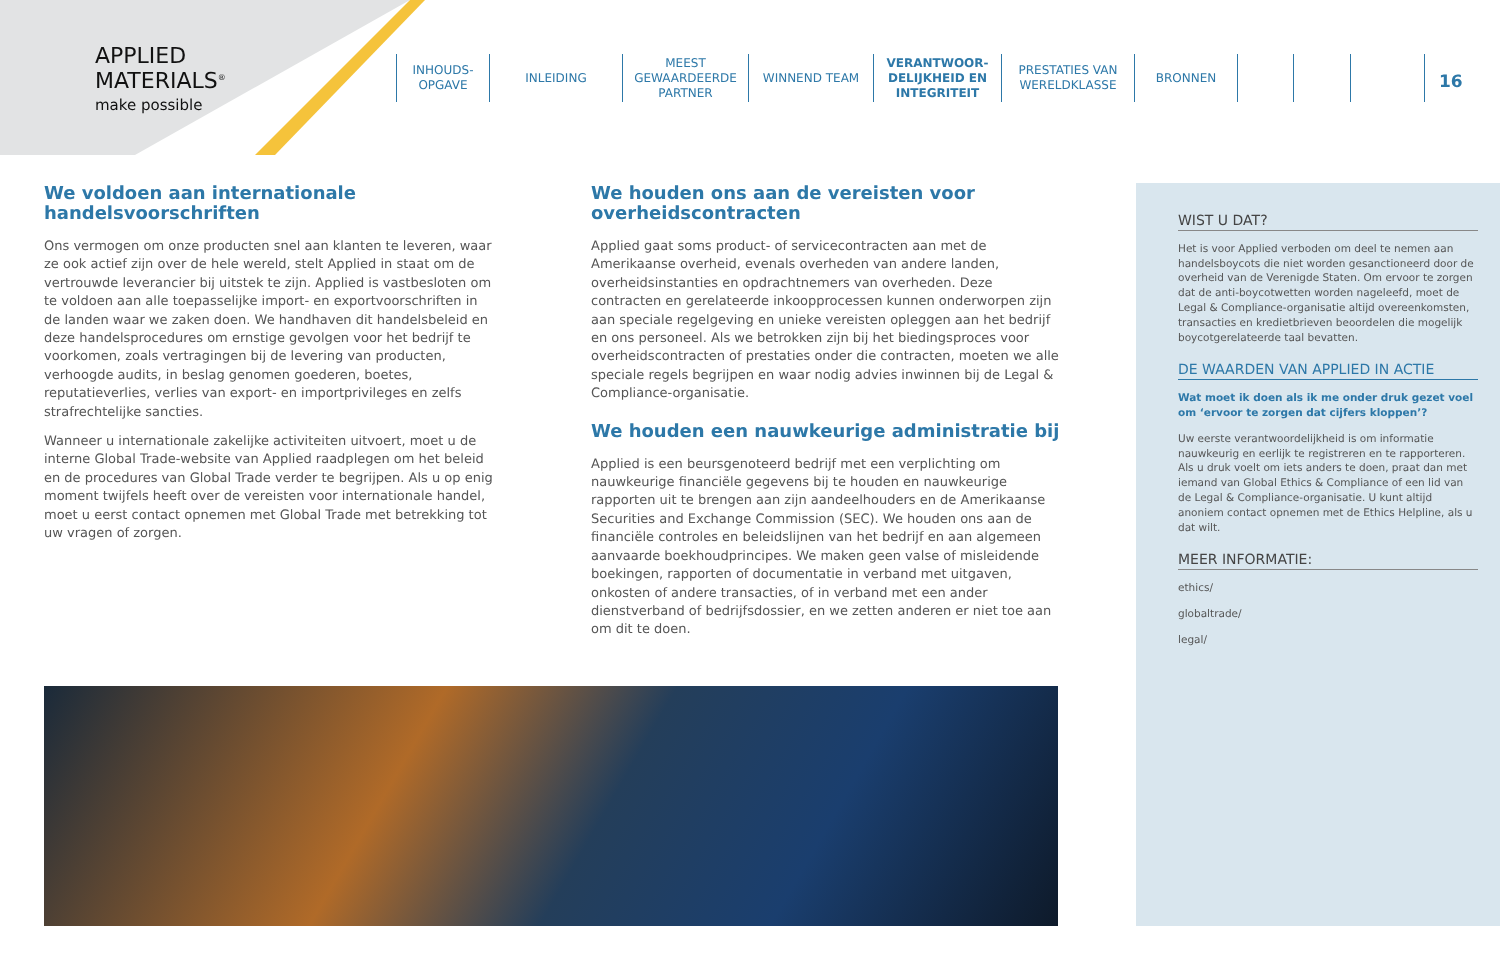APPLIED
MATERIALS<sup>®</sup>
make possible
INHOUDS-
OPGAVE
INLEIDING MEEST
GEWAARDEERDE
PARTNER
WINNEND TEAM VERANTWOOR-
DELIJKHEID EN
INTEGRITEIT
PRESTATIES VAN
WERELDKLASSE
BRONNEN
16
We voldoen aan internationale handelsvoorschriften
Ons vermogen om onze producten snel aan klanten te leveren, waar ze ook actief zijn over de hele wereld, stelt Applied in staat om de vertrouwde leverancier bij uitstek te zijn. Applied is vastbesloten om te voldoen aan alle toepasselijke import- en exportvoorschriften in de landen waar we zaken doen. We handhaven dit handelsbeleid en deze handelsprocedures om ernstige gevolgen voor het bedrijf te voorkomen, zoals vertragingen bij de levering van producten, verhoogde audits, in beslag genomen goederen, boetes, reputatieverlies, verlies van export- en importprivileges en zelfs strafrechtelijke sancties.
Wanneer u internationale zakelijke activiteiten uitvoert, moet u de interne Global Trade-website van Applied raadplegen om het beleid en de procedures van Global Trade verder te begrijpen. Als u op enig moment twijfels heeft over de vereisten voor internationale handel, moet u eerst contact opnemen met Global Trade met betrekking tot uw vragen of zorgen.
We houden ons aan de vereisten voor overheidscontracten
Applied gaat soms product- of servicecontracten aan met de Amerikaanse overheid, evenals overheden van andere landen, overheidsinstanties en opdrachtnemers van overheden. Deze contracten en gerelateerde inkoopprocessen kunnen onderworpen zijn aan speciale regelgeving en unieke vereisten opleggen aan het bedrijf en ons personeel. Als we betrokken zijn bij het biedingsproces voor overheidscontracten of prestaties onder die contracten, moeten we alle speciale regels begrijpen en waar nodig advies inwinnen bij de Legal & Compliance-organisatie.
We houden een nauwkeurige administratie bij
Applied is een beursgenoteerd bedrijf met een verplichting om nauwkeurige financiële gegevens bij te houden en nauwkeurige rapporten uit te brengen aan zijn aandeelhouders en de Amerikaanse Securities and Exchange Commission (SEC). We houden ons aan de financiële controles en beleidslijnen van het bedrijf en aan algemeen aanvaarde boekhoudprincipes. We maken geen valse of misleidende boekingen, rapporten of documentatie in verband met uitgaven, onkosten of andere transacties, of in verband met een ander dienstverband of bedrijfsdossier, en we zetten anderen er niet toe aan om dit te doen.
WIST U DAT?
Het is voor Applied verboden om deel te nemen aan handelsboycots die niet worden gesanctioneerd door de overheid van de Verenigde Staten. Om ervoor te zorgen dat de anti-boycotwetten worden nageleefd, moet de Legal & Compliance-organisatie altijd overeenkomsten, transacties en kredietbrieven beoordelen die mogelijk boycotgerelateerde taal bevatten.
DE WAARDEN VAN APPLIED IN ACTIE
Wat moet ik doen als ik me onder druk gezet voel om ‘ervoor te zorgen dat cijfers kloppen’?
Uw eerste verantwoordelijkheid is om informatie nauwkeurig en eerlijk te registreren en te rapporteren. Als u druk voelt om iets anders te doen, praat dan met iemand van Global Ethics & Compliance of een lid van de Legal & Compliance-organisatie. U kunt altijd anoniem contact opnemen met de Ethics Helpline, als u dat wilt.
MEER INFORMATIE:
ethics/
globaltrade/
legal/